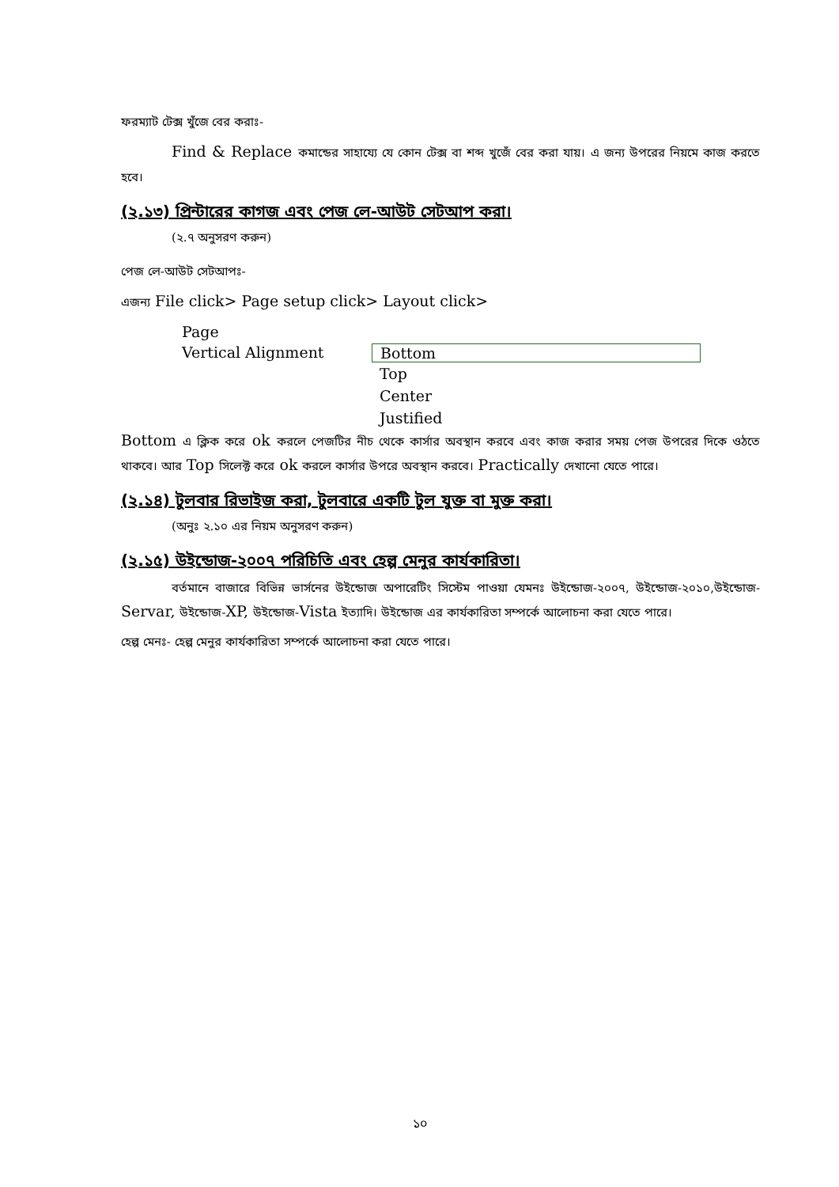ফরম্যাট টেক্স খুঁজে বের করাঃ-
Find & Replace কমান্ডের সাহায্যে যে কোন টেক্স বা শব্দ খুজেঁ বের করা যায়। এ জন্য উপরের নিয়মে কাজ করতে হবে।
(২.১৩) প্রিন্টারের কাগজ এবং পেজ লে-আউট সেটআপ করা।
(২.৭ অনুসরণ করুন)
পেজ লে-আউট সেটআপঃ-
এজন্য File click> Page setup click> Layout click>
Page
Vertical Alignment Bottom
Top
Center
Justified
Bottom এ ক্লিক করে ok করলে পেজটির নীচ থেকে কার্সার অবস্থান করবে এবং কাজ করার সময় পেজ উপরের দিকে ওঠতে থাকবে। আর Top সিলেক্ট করে ok করলে কার্সার উপরে অবস্থান করবে। Practically দেখানো যেতে পারে।
(২.১৪) টুলবার রিভাইজ করা, টুলবারে একটি টুল যুক্ত বা মুক্ত করা।
(অনুঃ ২.১০ এর নিয়ম অনুসরণ করুন)
(২.১৫) উইন্ডোজ-২০০৭ পরিচিতি এবং হেল্প মেনুর কার্যকারিতা।
বর্তমানে বাজারে বিভিন্ন ভার্সনের উইন্ডোজ অপারেটিং সিস্টেম পাওয়া যেমনঃ উইন্ডোজ-২০০৭, উইন্ডোজ-২০১০,উইন্ডোজ-Servar, উইন্ডোজ-XP, উইন্ডোজ-Vista ইত্যাদি। উইন্ডোজ এর কার্যকারিতা সম্পর্কে আলোচনা করা যেতে পারে।
হেল্প মেনঃ- হেল্প মেনুর কার্যকারিতা সম্পর্কে আলোচনা করা যেতে পারে।
১০